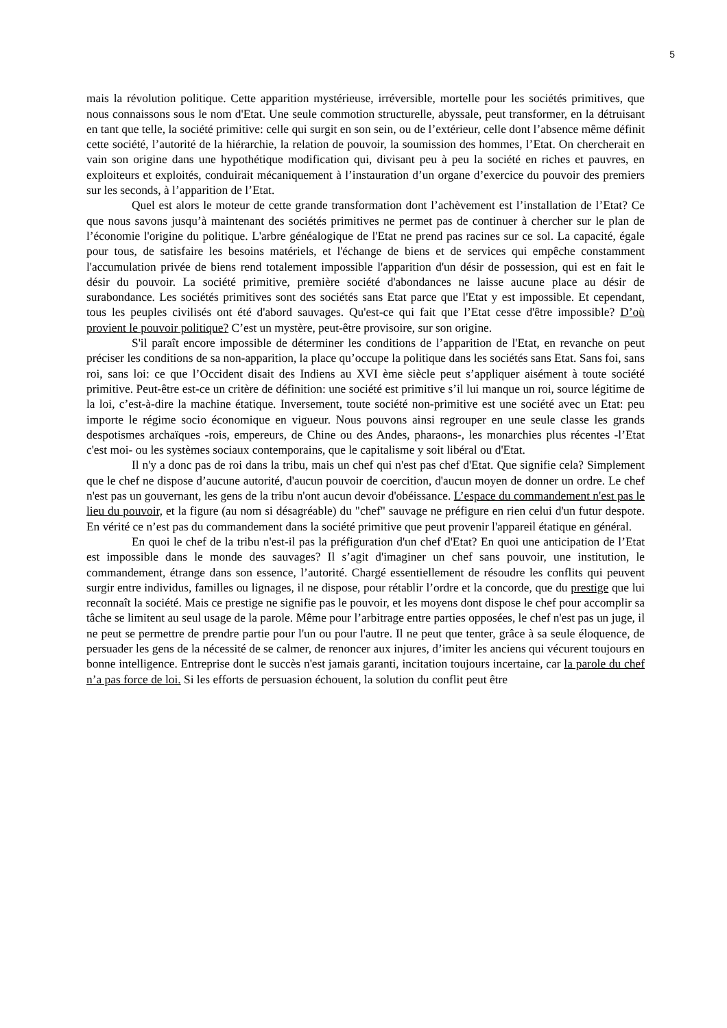5
mais la révolution politique. Cette apparition mystérieuse, irréversible, mortelle pour les sociétés primitives, que nous connaissons sous le nom d'Etat. Une seule commotion structurelle, abyssale, peut transformer, en la détruisant en tant que telle, la société primitive: celle qui surgit en son sein, ou de l’extérieur, celle dont l’absence même définit cette société, l’autorité de la hiérarchie, la relation de pouvoir, la soumission des hommes, l’Etat. On chercherait en vain son origine dans une hypothétique modification qui, divisant peu à peu la société en riches et pauvres, en exploiteurs et exploités, conduirait mécaniquement à l’instauration d’un organe d’exercice du pouvoir des premiers sur les seconds, à l’apparition de l’Etat.
Quel est alors le moteur de cette grande transformation dont l’achèvement est l’installation de l’Etat? Ce que nous savons jusqu’à maintenant des sociétés primitives ne permet pas de continuer à chercher sur le plan de l’économie l'origine du politique. L'arbre généalogique de l'Etat ne prend pas racines sur ce sol. La capacité, égale pour tous, de satisfaire les besoins matériels, et l'échange de biens et de services qui empêche constamment l'accumulation privée de biens rend totalement impossible l'apparition d'un désir de possession, qui est en fait le désir du pouvoir. La société primitive, première société d'abondances ne laisse aucune place au désir de surabondance. Les sociétés primitives sont des sociétés sans Etat parce que l'Etat y est impossible. Et cependant, tous les peuples civilisés ont été d'abord sauvages. Qu'est-ce qui fait que l’Etat cesse d'être impossible? D’où provient le pouvoir politique? C’est un mystère, peut-être provisoire, sur son origine.
S'il paraît encore impossible de déterminer les conditions de l’apparition de l'Etat, en revanche on peut préciser les conditions de sa non-apparition, la place qu’occupe la politique dans les sociétés sans Etat. Sans foi, sans roi, sans loi: ce que l’Occident disait des Indiens au XVI ème siècle peut s’appliquer aisément à toute société primitive. Peut-être est-ce un critère de définition: une société est primitive s’il lui manque un roi, source légitime de la loi, c’est-à-dire la machine étatique. Inversement, toute société non-primitive est une société avec un Etat: peu importe le régime socio économique en vigueur. Nous pouvons ainsi regrouper en une seule classe les grands despotismes archaïques -rois, empereurs, de Chine ou des Andes, pharaons-, les monarchies plus récentes -l’Etat c'est moi- ou les systèmes sociaux contemporains, que le capitalisme y soit libéral ou d'Etat.
Il n'y a donc pas de roi dans la tribu, mais un chef qui n'est pas chef d'Etat. Que signifie cela? Simplement que le chef ne dispose d’aucune autorité, d'aucun pouvoir de coercition, d'aucun moyen de donner un ordre. Le chef n'est pas un gouvernant, les gens de la tribu n'ont aucun devoir d'obéissance. L’espace du commandement n'est pas le lieu du pouvoir, et la figure (au nom si désagréable) du "chef" sauvage ne préfigure en rien celui d'un futur despote. En vérité ce n’est pas du commandement dans la société primitive que peut provenir l'appareil étatique en général.
En quoi le chef de la tribu n'est-il pas la préfiguration d'un chef d'Etat? En quoi une anticipation de l’Etat est impossible dans le monde des sauvages? Il s’agit d'imaginer un chef sans pouvoir, une institution, le commandement, étrange dans son essence, l’autorité. Chargé essentiellement de résoudre les conflits qui peuvent surgir entre individus, familles ou lignages, il ne dispose, pour rétablir l’ordre et la concorde, que du prestige que lui reconnaît la société. Mais ce prestige ne signifie pas le pouvoir, et les moyens dont dispose le chef pour accomplir sa tâche se limitent au seul usage de la parole. Même pour l’arbitrage entre parties opposées, le chef n'est pas un juge, il ne peut se permettre de prendre partie pour l'un ou pour l'autre. Il ne peut que tenter, grâce à sa seule éloquence, de persuader les gens de la nécessité de se calmer, de renoncer aux injures, d’imiter les anciens qui vécurent toujours en bonne intelligence. Entreprise dont le succès n'est jamais garanti, incitation toujours incertaine, car la parole du chef n’a pas force de loi. Si les efforts de persuasion échouent, la solution du conflit peut être